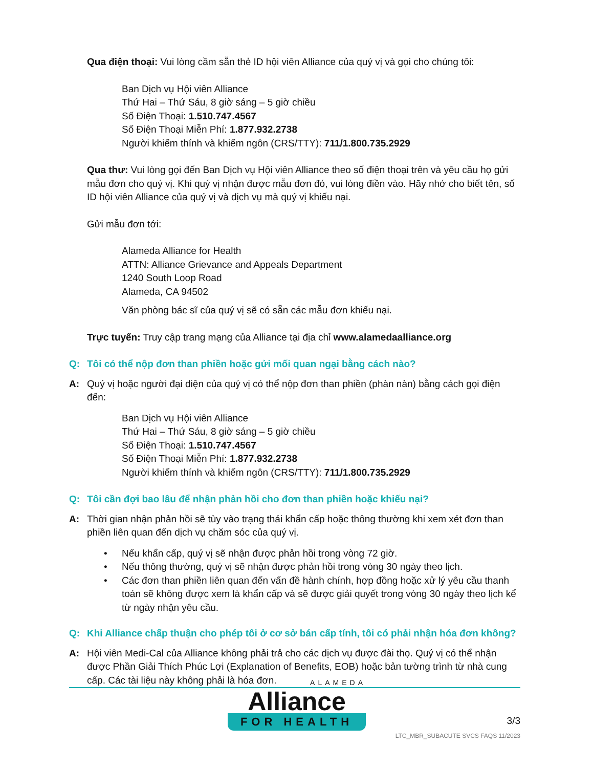Qua điện thoại: Vui lòng cầm sẵn thẻ ID hội viên Alliance của quý vị và gọi cho chúng tôi:
Ban Dịch vụ Hội viên Alliance
Thứ Hai – Thứ Sáu, 8 giờ sáng – 5 giờ chiều
Số Điện Thoại: 1.510.747.4567
Số Điện Thoại Miễn Phí: 1.877.932.2738
Người khiếm thính và khiếm ngôn (CRS/TTY): 711/1.800.735.2929
Qua thư: Vui lòng gọi đến Ban Dịch vụ Hội viên Alliance theo số điện thoại trên và yêu cầu họ gửi mẫu đơn cho quý vị. Khi quý vị nhận được mẫu đơn đó, vui lòng điền vào. Hãy nhớ cho biết tên, số ID hội viên Alliance của quý vị và dịch vụ mà quý vị khiếu nại.
Gửi mẫu đơn tới:
Alameda Alliance for Health
ATTN: Alliance Grievance and Appeals Department
1240 South Loop Road
Alameda, CA 94502
Văn phòng bác sĩ của quý vị sẽ có sẵn các mẫu đơn khiếu nại.
Trực tuyến: Truy cập trang mạng của Alliance tại địa chỉ www.alamedaalliance.org
Q: Tôi có thể nộp đơn than phiền hoặc gửi mối quan ngại bằng cách nào?
A: Quý vị hoặc người đại diện của quý vị có thể nộp đơn than phiền (phàn nàn) bằng cách gọi điện đến:
Ban Dịch vụ Hội viên Alliance
Thứ Hai – Thứ Sáu, 8 giờ sáng – 5 giờ chiều
Số Điện Thoại: 1.510.747.4567
Số Điện Thoại Miễn Phí: 1.877.932.2738
Người khiếm thính và khiếm ngôn (CRS/TTY): 711/1.800.735.2929
Q: Tôi cần đợi bao lâu để nhận phản hồi cho đơn than phiền hoặc khiếu nại?
A: Thời gian nhận phản hồi sẽ tùy vào trạng thái khẩn cấp hoặc thông thường khi xem xét đơn than phiền liên quan đến dịch vụ chăm sóc của quý vị.
• Nếu khẩn cấp, quý vị sẽ nhận được phản hồi trong vòng 72 giờ.
• Nếu thông thường, quý vị sẽ nhận được phản hồi trong vòng 30 ngày theo lịch.
• Các đơn than phiền liên quan đến vấn đề hành chính, hợp đồng hoặc xử lý yêu cầu thanh toán sẽ không được xem là khẩn cấp và sẽ được giải quyết trong vòng 30 ngày theo lịch kể từ ngày nhận yêu cầu.
Q: Khi Alliance chấp thuận cho phép tôi ở cơ sở bán cấp tính, tôi có phải nhận hóa đơn không?
A: Hội viên Medi-Cal của Alliance không phải trả cho các dịch vụ được đài thọ. Quý vị có thể nhận được Phần Giải Thích Phúc Lợi (Explanation of Benefits, EOB) hoặc bản tường trình từ nhà cung cấp. Các tài liệu này không phải là hóa đơn.
ALAMEDA
Alliance
FOR HEALTH
3/3
LTC_MBR_SUBACUTE SVCS FAQS 11/2023